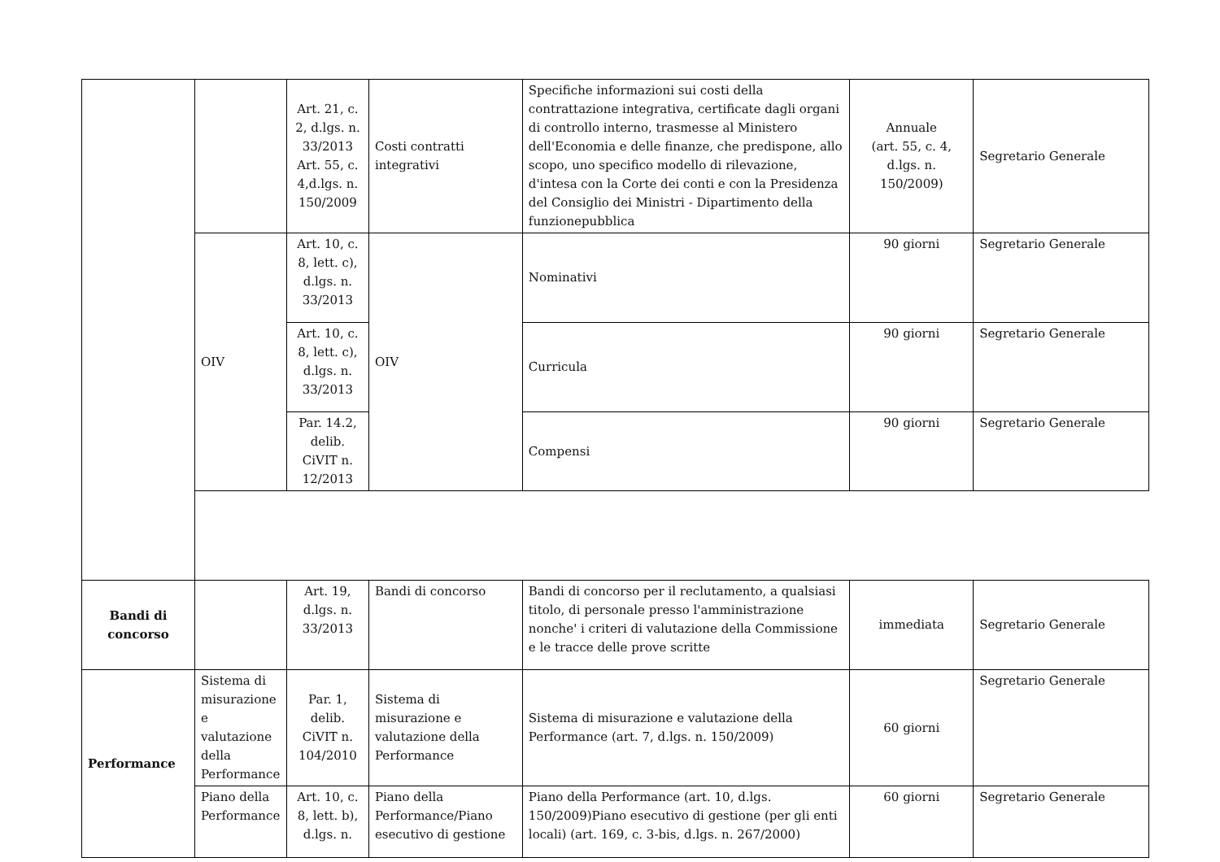| | | Art. 21, c. 2, d.lgs. n. 33/2013 Art. 55, c. 4,d.lgs. n. 150/2009 | Costi contratti integrativi | Specifiche informazioni sui costi della contrattazione integrativa, certificate dagli organi di controllo interno, trasmesse al Ministero dell'Economia e delle finanze, che predispone, allo scopo, uno specifico modello di rilevazione, d'intesa con la Corte dei conti e con la Presidenza del Consiglio dei Ministri - Dipartimento della funzionepubblica | Annuale (art. 55, c. 4, d.lgs. n. 150/2009) | Segretario Generale |
| | OIV | Art. 10, c. 8, lett. c), d.lgs. n. 33/2013 | OIV | Nominativi | 90 giorni | Segretario Generale |
| | | Art. 10, c. 8, lett. c), d.lgs. n. 33/2013 | | Curricula | 90 giorni | Segretario Generale |
| | | Par. 14.2, delib. CiVIT n. 12/2013 | | Compensi | 90 giorni | Segretario Generale |
| Bandi di concorso | | Art. 19, d.lgs. n. 33/2013 | Bandi di concorso | Bandi di concorso per il reclutamento, a qualsiasi titolo, di personale presso l'amministrazione nonche' i criteri di valutazione della Commissione e le tracce delle prove scritte | immediata | Segretario Generale |
| Performance | Sistema di misurazione e valutazione della Performance | Par. 1, delib. CiVIT n. 104/2010 | Sistema di misurazione e valutazione della Performance | Sistema di misurazione e valutazione della Performance (art. 7, d.lgs. n. 150/2009) | 60 giorni | Segretario Generale |
| | Piano della Performance | Art. 10, c. 8, lett. b), d.lgs. n. | Piano della Performance/Piano esecutivo di gestione | Piano della Performance (art. 10, d.lgs. 150/2009)Piano esecutivo di gestione (per gli enti locali) (art. 169, c. 3-bis, d.lgs. n. 267/2000) | 60 giorni | Segretario Generale |